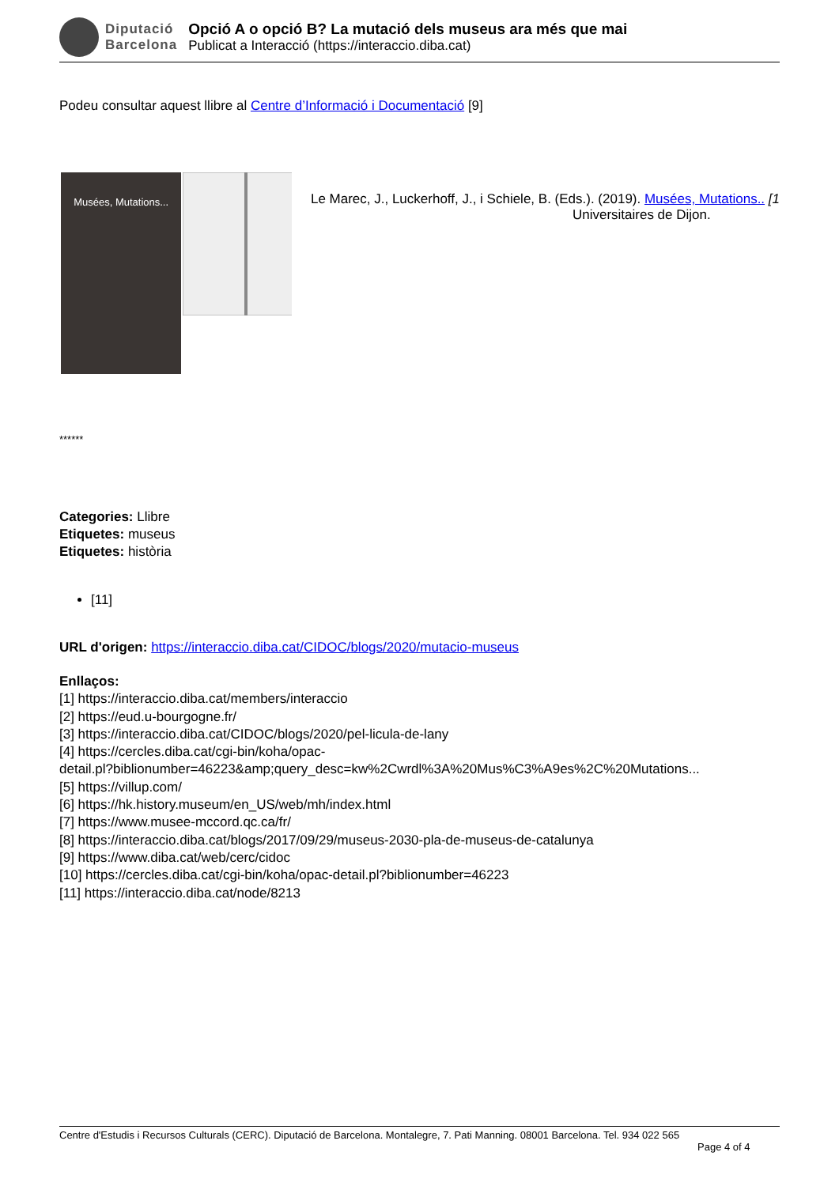Diputació
Barcelona
Opció A o opció B? La mutació dels museus ara més que mai
Publicat a Interacció (https://interaccio.diba.cat)
Podeu consultar aquest llibre al Centre d’Informació i Documentació [9]
Musées, Mutations...
Le Marec, J., Luckerhoff, J., i Schiele, B. (Eds.). (2019). Musées, Mutations.. [1
Universitaires de Dijon.
******
Categories: Llibre
Etiquetes: museus
Etiquetes: història
[11]
URL d'origen: https://interaccio.diba.cat/CIDOC/blogs/2020/mutacio-museus
Enllaços:
[1] https://interaccio.diba.cat/members/interaccio
[2] https://eud.u-bourgogne.fr/
[3] https://interaccio.diba.cat/CIDOC/blogs/2020/pel-licula-de-lany
[4] https://cercles.diba.cat/cgi-bin/koha/opac-
detail.pl?biblionumber=46223&amp;query_desc=kw%2Cwrdl%3A%20Mus%C3%A9es%2C%20Mutations...
[5] https://villup.com/
[6] https://hk.history.museum/en_US/web/mh/index.html
[7] https://www.musee-mccord.qc.ca/fr/
[8] https://interaccio.diba.cat/blogs/2017/09/29/museus-2030-pla-de-museus-de-catalunya
[9] https://www.diba.cat/web/cerc/cidoc
[10] https://cercles.diba.cat/cgi-bin/koha/opac-detail.pl?biblionumber=46223
[11] https://interaccio.diba.cat/node/8213
Centre d'Estudis i Recursos Culturals (CERC). Diputació de Barcelona. Montalegre, 7. Pati Manning. 08001 Barcelona. Tel. 934 022 565
Page 4 of 4